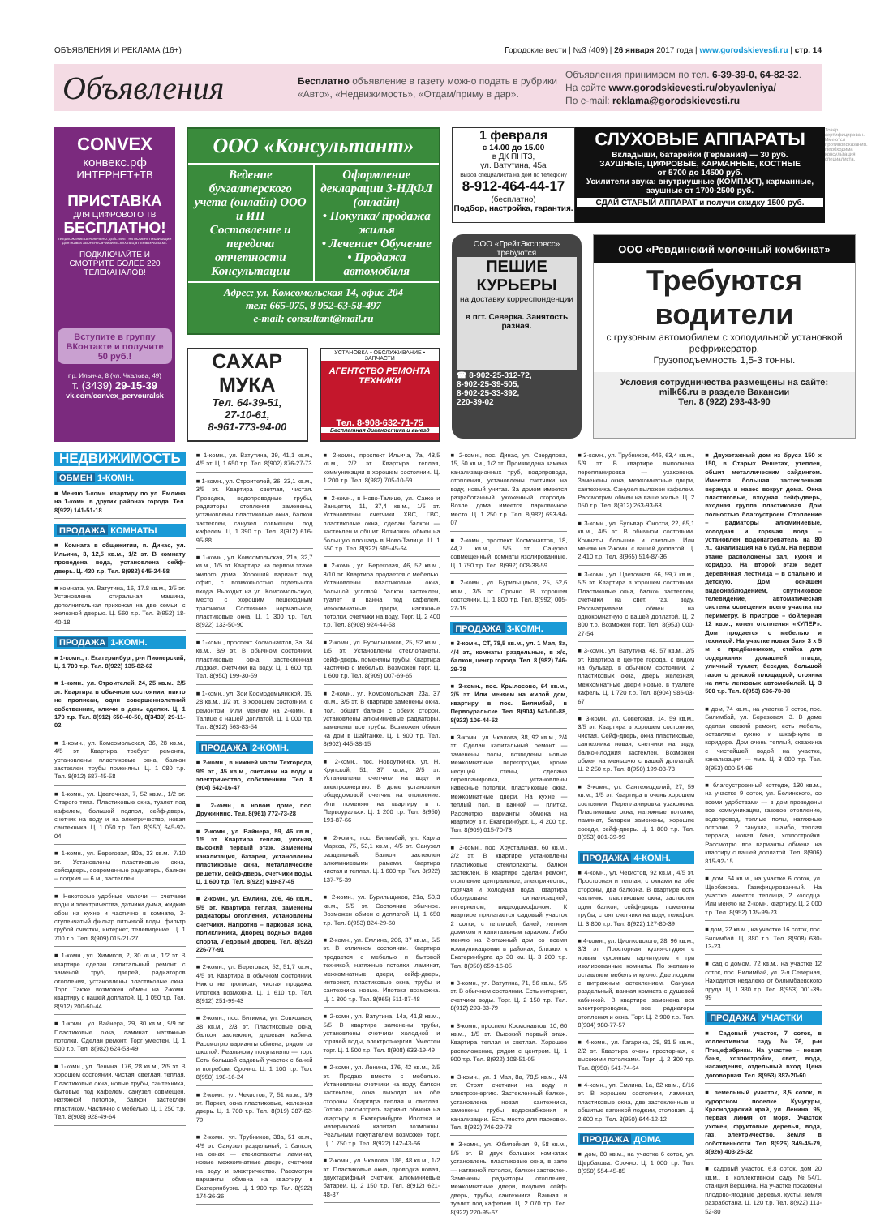ОБЪЯВЛЕНИЯ И РЕКЛАМА (16+) Городские вести | №3 (409) | 26 января 2017 года | www.gorodskievesti.ru | стр. 14
Объявления
Бесплатно объявление в газету можно подать в рубрики «Авто», «Недвижимость», «Отдам/приму в дар».
Объявления принимаем по тел. 6-39-39-0, 64-82-32.
На сайте www.gorodskievesti.ru/obyavleniya/
По e-mail: reklama@gorodskievesti.ru
CONVEX
конвекс.рф
ИНТЕРНЕТ+ТВ
ПРИСТАВКА
ДЛЯ ЦИФРОВОГО ТВ
БЕСПЛАТНО!
ПРЕДЛОЖЕНИЕ ОГРАНИЧЕНО. ДЕЙСТВУЕТ НА МОМЕНТ ПУБЛИКАЦИИ ДЛЯ НОВЫХ АБОНЕНТОВ-ФИЗИЧЕСКИХ ЛИЦ В ПЕРВОУРАЛЬСКЕ.
ПОДКЛЮЧАЙТЕ И СМОТРИТЕ БОЛЕЕ 220 ТЕЛЕКАНАЛОВ!
Вступите в группу ВКонтакте и получите 50 руб.!
пр. Ильича, 8 (ул. Чкалова, 49)
т. (3439) 29-15-39
vk.com/convex_pervouralsk
ООО «Консультант»
Ведение бухгалтерского учета (онлайн) ООО и ИП
Составление и передача отчетности
Консультации
Оформление декларации 3-НДФЛ (онлайн)
• Покупка/ продажа жилья
• Лечение• Обучение
• Продажа автомобиля
Адрес: ул. Комсомольская 14, офис 204
тел: 665-075, 8 952-63-58-497
e-mail: consultant@mail.ru
САХАР
МУКА
Тел. 64-39-51,
27-10-61,
8-961-773-94-00
УСТАНОВКА • ОБСЛУЖИВАНИЕ • ЗАПЧАСТИ
АГЕНТСТВО РЕМОНТА ТЕХНИКИ
Тел. 8-908-632-71-75
Бесплатная диагностика и выезд
1 февраля
с 14.00 до 15.00
в ДК ПНТЗ,
ул. Ватутина, 45а
Вызов специалиста на дом по телефону
8-912-464-44-17
(бесплатно)
Подбор, настройка, гарантия.
СЛУХОВЫЕ АППАРАТЫ
Вкладыши, батарейки (Германия) — 30 руб.
ЗАУШНЫЕ, ЦИФРОВЫЕ, КАРМАННЫЕ, КОСТНЫЕ
от 5700 до 14500 руб.
Усилители звука: внутриушные (КОМПАКТ), карманные, заушные от 1700-2500 руб.
СДАЙ СТАРЫЙ АППАРАТ и получи скидку 1500 руб.
Товар сертифицирован. Имеются противопоказания. Необходима консультация специалиста.
ООО «ГрейтЭкспресс» требуются
ПЕШИЕ КУРЬЕРЫ
на доставку корреспонденции
в пгт. Северка. Занятость разная.
☎ 8-902-25-312-72,
8-902-25-39-505,
8-902-25-33-392,
220-39-02
ООО «Ревдинский молочный комбинат»
Требуются водители
с грузовым автомобилем с холодильной установкой рефрижератор.
Грузоподъемность 1,5-3 тонны.
Условия сотрудничества размещены на сайте:
milk66.ru в разделе Вакансии
Тел. 8 (922) 293-43-90
НЕДВИЖИМОСТЬ
ОБМЕН 1-КОМН.
■ Меняю 1-комн. квартиру по ул. Емлина на 1-комн. в других районах города. Тел. 8(922) 141-51-18
ПРОДАЖА КОМНАТЫ
■ Комната в общежитии, п. Динас, ул. Ильича, 3, 12,5 кв.м., 1/2 эт. В комнату проведена вода, установлена сейф-дверь. Ц. 420 т.р. Тел. 8(982) 645-24-58
■ комната, ул. Ватутина, 16, 17.8 кв.м., 3/5 эт. Установлена стиральная машина, дополнительная прихожая на две семьи, с железной дверью. Ц. 560 т.р. Тел. 8(952) 18-40-18
ПРОДАЖА 1-КОМН.
■ 1-комн., г. Екатеринбург, р-н Пионерский, Ц. 1 700 т.р. Тел. 8(922) 135-82-62
■ 1-комн., ул. Строителей, 24, 25 кв.м., 2/5 эт. Квартира в обычном состоянии, никто не прописан, один совершеннолетний собственник, ключи в день сделки. Ц. 1 170 т.р. Тел. 8(912) 650-40-50, 8(3439) 29-11-02
■ 1-комн., ул. Комсомольская, 36, 28 кв.м., 4/5 эт. Квартира требует ремонта, установлены пластиковые окна, балкон застеклен, трубы поменяны. Ц. 1 080 т.р. Тел. 8(912) 687-45-58
■ 1-комн., ул. Цветочная, 7, 52 кв.м., 1/2 эт. Старого типа. Пластиковые окна, туалет под кафелем, большой подпол, сейф-дверь, счетчик на воду и на электричество, новая сантехника. Ц. 1 050 т.р. Тел. 8(950) 645-92-04
■ 1-комн., ул. Береговая, 80а, 33 кв.м., 7/10 эт. Установлены пластиковые окна, сейфдверь, современные радиаторы, балкон – лоджия — 6 м., застеклен.
■ Некоторые удобные мелочи — счетчики воды и электричества, датчики дыма, жидкие обои на кухне и частично в комнате, 3-ступенчатый фильтр питьевой воды, фильтр грубой очистки, интернет, телевидение. Ц. 1 700 т.р. Тел. 8(909) 015-21-27
■ 1-комн., ул. Химиков, 2, 30 кв.м., 1/2 эт. В квартире сделан капитальный ремонт с заменой труб, дверей, радиаторов отопления, установлены пластиковые окна. Торг. Также возможен обмен на 2-комн. квартиру с нашей доплатой. Ц. 1 050 т.р. Тел. 8(912) 200-60-44
■ 1-комн., ул. Вайнера, 29, 30 кв.м., 9/9 эт. Пластиковые окна, ламинат, натяжные потолки. Сделан ремонт. Торг уместен. Ц. 1 500 т.р. Тел. 8(982) 624-53-49
■ 1-комн., ул. Ленина, 176, 28 кв.м., 2/5 эт. В хорошем состоянии, чистая, светлая, теплая. Пластиковые окна, новые трубы, сантехника, бытовые под кафелем, санузел совмещен, натяжной потолок, балкон застеклен пластиком. Частично с мебелью. Ц. 1 250 т.р. Тел. 8(908) 928-49-64
■ 1-комн., ул. Ватутина, 39, 41,1 кв.м., 4/5 эт. Ц. 1 650 т.р. Тел. 8(902) 876-27-73
■ 1-комн., ул. Строителей, 36, 33,1 кв.м., 3/5 эт. Квартира светлая, чистая. Проводка, водопроводные трубы, радиаторы отопления заменены, установлены пластиковые окна, балкон застеклен, санузел совмещен, под кафелем. Ц. 1 390 т.р. Тел. 8(912) 616-95-88
■ 1-комн., ул. Комсомольская, 21а, 32,7 кв.м., 1/5 эт. Квартира на первом этаже жилого дома. Хороший вариант под офис, с возможностью отдельного входа. Выходит на ул. Комсомольскую, место с хорошим пешеходным трафиком. Состояние нормальное, пластиковые окна. Ц. 1 300 т.р. Тел. 8(922) 133-50-90
■ 1-комн., проспект Космонавтов, 3а, 34 кв.м., 8/9 эт. В обычном состоянии, пластиковые окна, застекленная лоджия, счетчики на воду. Ц. 1 600 т.р. Тел. 8(950) 199-30-59
■ 1-комн., ул. Зои Космодемьянской, 15, 28 кв.м., 1/2 эт. В хорошем состоянии, с ремонтом. Или меняем на 2-комн. в Талице с нашей доплатой. Ц. 1 000 т.р. Тел. 8(922) 563-83-54
ПРОДАЖА 2-КОМН.
■ 2-комн., в нижней части Техгорода, 9/9 эт., 45 кв.м., счетчики на воду и электричество, собственник. Тел. 8 (904) 542-16-47
■ 2-комн., в новом доме, пос. Дружинино. Тел. 8(961) 772-73-28
■ 2-комн., ул. Вайнера, 59, 46 кв.м., 1/5 эт. Квартира теплая, уютная, высокий первый этаж. Заменены канализация, батареи, установлены пластиковые окна, металлические решетки, сейф-дверь, счетчики воды. Ц. 1 600 т.р. Тел. 8(922) 619-87-45
■ 2-комн., ул. Емлина, 206, 46 кв.м., 5/5 эт. Квартира теплая, заменены радиаторы отопления, установлены счетчики. Напротив – парковая зона, поликлиника, Дворец водных видов спорта, Ледовый дворец. Тел. 8(922) 226-77-91
■ 2-комн., ул. Береговая, 52, 51,7 кв.м., 4/5 эт. Квартира в обычном состоянии. Никто не прописан, чистая продажа. Ипотека возможна. Ц. 1 610 т.р. Тел. 8(912) 251-99-43
■ 2-комн., пос. Битимка, ул. Совхозная, 38 кв.м., 2/3 эт. Пластиковые окна, балкон застеклен, душевая кабина. Рассмотрю варианты обмена, рядом со школой. Реальному покупателю — торг. Есть большой садовый участок с баней и погребом. Срочно. Ц. 1 100 т.р. Тел. 8(950) 198-16-24
■ 2-комн., ул. Чекистов, 7, 51 кв.м., 1/9 эт. Паркет, окна пластиковые, железная дверь. Ц. 1 700 т.р. Тел. 8(919) 387-62-79
■ 2-комн., ул. Трубников, 38а, 51 кв.м., 4/9 эт. Санузел раздельный, 1 балкон, на окнах — стеклопакеты, ламинат, новые межкомнатные двери, счетчики на воду и электричество. Рассмотрю варианты обмена на квартиру в Екатеринбурге. Ц. 1 900 т.р. Тел. 8(922) 174-36-36
■ 2-комн., проспект Ильича, 7а, 43,5 кв.м., 2/2 эт. Квартира теплая, коммуникации в хорошем состоянии. Ц. 1 200 т.р. Тел. 8(982) 705-10-59
■ 2-комн., в Ново-Талице, ул. Сакко и Ванцетти, 11, 37,4 кв.м., 1/5 эт. Установлены счетчики ХВС, ГВС, пластиковые окна, сделан балкон — застеклен и обшит. Возможен обмен на большую площадь в Ново-Талице. Ц. 1 550 т.р. Тел. 8(922) 605-45-64
■ 2-комн., ул. Береговая, 46, 52 кв.м., 3/10 эт. Квартира продается с мебелью. Установлены пластиковые окна, большой угловой балкон застеклен, туалет и ванна под кафелем, межкомнатные двери, натяжные потолки, счетчики на воду. Торг. Ц. 2 400 т.р. Тел. 8(908) 924-44-58
■ 2-комн., ул. Бурильщиков, 25, 52 кв.м., 1/5 эт. Установлены стеклопакеты, сейф-дверь, поменяны трубы. Квартира частично с мебелью. Возможен торг. Ц. 1 600 т.р. Тел. 8(909) 007-69-65
■ 2-комн., ул. Комсомольская, 23а, 37 кв.м., 3/5 эт. В квартире заменены окна, пол, обшит балкон с обеих сторон, установлены алюминиевые радиаторы, заменены все трубы. Возможен обмен на дом в Шайтанке. Ц. 1 900 т.р. Тел. 8(902) 445-38-15
■ 2-комн., пос. Новоуткинск, ул. Н. Крупской, 51, 37 кв.м., 2/5 эт. Установлены счетчики на воду и электроэнергию. В доме установлен общедомовой счетчик на отопление. Или поменяю на квартиру в г. Первоуральск. Ц. 1 200 т.р. Тел. 8(950) 191-87-66
■ 2-комн., пос. Билимбай, ул. Карла Маркса, 75, 53,1 кв.м., 4/5 эт. Санузел раздельный. Балкон застеклен алюминиевыми рамами. Квартира чистая и теплая. Ц. 1 600 т.р. Тел. 8(922) 137-75-39
■ 2-комн., ул. Бурильщиков, 21а, 50,3 кв.м., 5/5 эт. Состояние обычное. Возможен обмен с доплатой. Ц. 1 650 т.р. Тел. 8(953) 824-29-60
■ 2-комн., ул. Емлина, 206, 37 кв.м., 5/5 эт. В отличном состоянии. Квартира продается с мебелью и бытовой техникой, натяжные потолки, ламинат, межкомнатные двери, сейф-дверь, интернет, пластиковые окна, трубы и сантехника новые. Ипотека возможна. Ц. 1 800 т.р. Тел. 8(965) 511-87-48
■ 2-комн., ул. Ватутина, 14а, 41,8 кв.м., 5/5 В квартире заменены трубы, установлены счетчики холодной и горячей воды, электроэнергии. Уместен торг. Ц. 1 500 т.р. Тел. 8(908) 633-19-49
■ 2-комн., ул. Ленина, 176, 42 кв.м., 2/5 эт. Продаю вместе с мебелью. Установлены счетчики на воду, балкон застеклен, окна выходят на обе стороны. Квартира теплая и светлая. Готова рассмотреть вариант обмена на квартиру в Екатеринбурге. Ипотека и материнский капитал возможны. Реальным покупателем возможен торг. Ц. 1 750 т.р. Тел. 8(922) 142-43-66
■ 2-комн., ул. Чкалова, 186, 48 кв.м., 1/2 эт. Пластиковые окна, проводка новая, двухтарифный счетчик, алюминиевые батареи. Ц. 2 150 т.р. Тел. 8(912) 621-48-87
■ 2-комн., пос. Динас, ул. Свердлова, 15, 50 кв.м., 1/2 эт. Произведена замена канализационных труб, водопровода, отопления, установлены счетчики на воду, новый унитаз. За домом имеется разработанный ухоженный огородик. Возле дома имеется парковочное место. Ц. 1 250 т.р. Тел. 8(982) 693-94-07
■ 2-комн., проспект Космонавтов, 18, 44,7 кв.м., 5/5 эт. Санузел совмещенный, комнаты изолированные. Ц. 1 750 т.р. Тел. 8(992) 008-38-59
■ 2-комн., ул. Бурильщиков, 25, 52,6 кв.м., 3/5 эт. Срочно. В хорошем состоянии. Ц. 1 800 т.р. Тел. 8(992) 005-27-15
ПРОДАЖА 3-КОМН.
■ 3-комн., СТ, 78,5 кв.м., ул. 1 Мая, 8а, 4/4 эт., комнаты раздельные, в х/с, балкон, центр города. Тел. 8 (982) 746-29-78
■ 3-комн., пос. Крылосово, 64 кв.м., 2/5 эт. Или меняем на жилой дом, квартиру в пос. Билимбай, в Первоуральске. Тел. 8(904) 541-00-88, 8(922) 106-44-52
■ 3-комн., ул. Чкалова, 38, 92 кв.м., 2/4 эт. Сделан капитальный ремонт — заменены полы, возведены новые межкомнатные перегородки, кроме несущей стены, сделана перепланировка, установлены навесные потолки, пластиковые окна, межкомнатные двери. На кухне — теплый пол, в ванной — плитка. Рассмотрю варианты обмена на квартиру в г. Екатеринбург. Ц. 4 200 т.р. Тел. 8(909) 015-70-73
■ 3-комн., пос. Хрустальная, 60 кв.м., 2/2 эт. В квартире установлены пластиковые стеклопакеты, балкон застеклен. В квартире сделан ремонт, отопление центральное, электричество, горячая и холодная вода, квартира оборудована сигнализацией, интернетом, видеодомофоном. К квартире прилагается садовый участок 2 сотки, с теплицей, баней, летним домиком и капитальным гаражом. Либо меняю на 2-этажный дом со всеми коммуникациями в районах, близких к Екатеринбурга до 30 км. Ц. 3 200 т.р. Тел. 8(950) 659-16-05
■ 3-комн., ул. Ватутина, 71, 56 кв.м., 5/5 эт. В обычном состоянии. Есть интернет, счетчики воды. Торг. Ц. 2 150 т.р. Тел. 8(912) 293-83-79
■ 3-комн., проспект Космонавтов, 10, 60 кв.м., 1/5 эт. Высокий первый этаж. Квартира теплая и светлая. Хорошее расположение, рядом с центром. Ц. 1 900 т.р. Тел. 8(922) 108-51-05
■ 3-комн., ул. 1 Мая, 8а, 78,5 кв.м., 4/4 эт. Стоят счетчики на воду и электроэнергию. Застекленный балкон, установлена новая сантехника, заменены трубы водоснабжения и канализации. Есть место для парковки. Тел. 8(982) 746-29-78
■ 3-комн., ул. Юбилейная, 9, 58 кв.м., 5/5 эт. В двух больших комнатах установлены пластиковые окна, в зале — натяжной потолок, балкон застеклен. Заменены радиаторы отопления, межкомнатные двери, входная сейф-дверь, трубы, сантехника. Ванная и туалет под кафелем. Ц. 2 070 т.р. Тел. 8(922) 220-95-67
■ 3-комн., ул. Трубников, 446, 63,4 кв.м., 5/9 эт. В квартире выполнена перепланировка — узаконена. Заменены окна, межкомнатные двери, сантехника. Санузел выложен кафелем. Рассмотрим обмен на ваше жилье. Ц. 2 050 т.р. Тел. 8(912) 263-93-63
■ 3-комн., ул. Бульвар Юности, 22, 65,1 кв.м., 4/5 эт. В обычном состоянии. Комнаты большие и светлые. Или меняю на 2-комн. с вашей доплатой. Ц. 2 410 т.р. Тел. 8(965) 514-87-36
■ 3-комн., ул. Цветочная, 66, 59,7 кв.м., 5/5 эт. Квартира в хорошем состоянии. Пластиковые окна, балкон застеклен, счетчики на свет, газ, воду. Рассматриваем обмен на однокомнатную с вашей доплатой. Ц. 2 800 т.р. Возможен торг. Тел. 8(953) 000-27-54
■ 3-комн., ул. Ватутина, 48, 57 кв.м., 2/5 эт. Квартира в центре города, с видом на бульвар, в обычном состоянии, 2 пластиковых окна, дверь железная, межкомнатные двери новые, в туалете кафель. Ц. 1 720 т.р. Тел. 8(904) 986-03-67
■ 3-комн., ул. Советская, 14, 59 кв.м., 3/5 эт. Квартира в хорошем состоянии, чистая. Сейф-дверь, окна пластиковые, сантехника новая, счетчики на воду, балкон-лоджия застеклен. Возможен обмен на меньшую с вашей доплатой. Ц. 2 250 т.р. Тел. 8(950) 199-03-73
■ 3-комн., ул. Сантехизделий, 27, 59 кв.м., 1/5 эт. Квартира в очень хорошем состоянии. Перепланировка узаконена. Пластиковые окна, натяжные потолки, ламинат, батареи заменены, хорошие соседи, сейф-дверь. Ц. 1 800 т.р. Тел. 8(953) 001-39-99
ПРОДАЖА 4-КОМН.
■ 4-комн., ул. Чекистов, 92 кв.м., 4/5 эт. Просторная и теплая, с окнами на обе стороны, два балкона. В квартире есть частично пластиковые окна, застеклен один балкон, сейф-дверь, поменяны трубы, стоят счетчики на воду, телефон. Ц. 3 800 т.р. Тел. 8(922) 127-80-39
■ 4-комн., ул. Циолковского, 28, 96 кв.м., 3/3 эт. Просторная кухня-студия с новым кухонным гарнитуром и три изолированные комнаты. По желанию оставляем мебель и кухню. Две лоджии с витражным остеклением. Санузел раздельный, ванная комната с душевой кабинкой. В квартире заменена вся электропроводка, все радиаторы отопления и окна. Торг. Ц. 2 900 т.р. Тел. 8(904) 980-77-57
■ 4-комн., ул. Гагарина, 28, 81,5 кв.м., 2/2 эт. Квартира очень просторная, с высокими потолками. Торг. Ц. 2 300 т.р. Тел. 8(950) 541-74-64
■ 4-комн., ул. Емлина, 1а, 82 кв.м., 8/16 эт. В хорошем состоянии, ламинат, пластиковые окна, две застекленные и обшитые вагонкой лоджии, столовая. Ц. 2 600 т.р. Тел. 8(950) 644-12-12
ПРОДАЖА ДОМА
■ дом, 80 кв.м., на участке 6 соток, ул. Щербакова. Срочно. Ц. 1 000 т.р. Тел. 8(950) 554-45-85
■ Двухэтажный дом из бруса 150 х 150, в Старых Решетах, утеплен, обшит металлическим сайдингом. Имеется большая застекленная веранда и навес вокруг дома. Окна пластиковые, входная сейф-дверь, входная группа пластиковая. Дом полностью благоустроен. Отопление – радиаторы алюминиевые, холодная и горячая вода – установлен водонагреватель на 80 л., канализация на 6 куб.м. На первом этаже расположены зал, кухня и коридор. На второй этаж ведет деревянная лестница – в спальню и детскую. Дом оснащен видеонаблюдением, спутниковое телевидение, автоматическая система освещения всего участка по периметру. В пристрое – бойлерная 12 кв.м., котел отопления «КУПЕР». Дом продается с мебелью и техникой. На участке новая баня 3 х 5 м с предбанником, стайка для содержания домашней птицы, уличный туалет, беседка, большой газон с детской площадкой, стоянка на пять легковых автомобилей. Ц. 3 500 т.р. Тел. 8(953) 606-70-98
■ дом, 74 кв.м., на участке 7 соток, пос. Билимбай, ул. Березовая, 3. В доме сделан свежий ремонт, есть мебель, оставляем кухню и шкаф-купе в коридоре. Дом очень теплый, скважина с чистейшей водой на участке, канализация — яма. Ц. 3 000 т.р. Тел. 8(953) 000-54-96
■ благоустроенный коттедж, 130 кв.м., на участке 9 соток, ул. Белинского, со всеми удобствами — в дом проведены все коммуникации, газовое отопление, водопровод, теплые полы, натяжные потолки, 2 санузла, шамбо, теплая терраса, новая баня, хозпостройки. Рассмотрю все варианты обмена на квартиру с вашей доплатой. Тел. 8(906) 815-92-15
■ дом, 64 кв.м., на участке 6 соток, ул. Щербакова. Газифицированный. На участке имеется теплица, 2 колодца. Или меняю на 2-комн. квартиру. Ц. 2 000 т.р. Тел. 8(952) 135-99-23
■ дом, 22 кв.м., на участке 16 соток, пос. Билимбай. Ц. 880 т.р. Тел. 8(908) 630-13-23
■ сад с домом, 72 кв.м., на участке 12 соток, пос. Билимбай, ул. 2-я Северная, Находится недалеко от билимбаевского пруда. Ц. 1 380 т.р. Тел. 8(953) 001-39-99
ПРОДАЖА УЧАСТКИ
■ Садовый участок, 7 соток, в коллективном саду №76, р-н Птицефабрики. На участке – новая баня, хозпостройки, свет, вода, насаждения, отдельный вход. Цена договорная. Тел. 8(953) 387-20-60
■ земельный участок, 8,5 соток, в курортном поселке Кучугуры, Краснодарский край, ул. Ленина, 95, первая линия от моря. Участок ухожен, фруктовые деревья, вода, газ, электричество. Земля в собственности. Тел. 8(926) 349-45-79, 8(926) 403-25-32
■ садовый участок, 6,8 соток, дом 20 кв.м., в коллективном саду №54/1, станция Вершина. На участке посажены плодово-ягодные деревья, кусты, земля разработана. Ц. 120 т.р. Тел. 8(922) 113-52-80